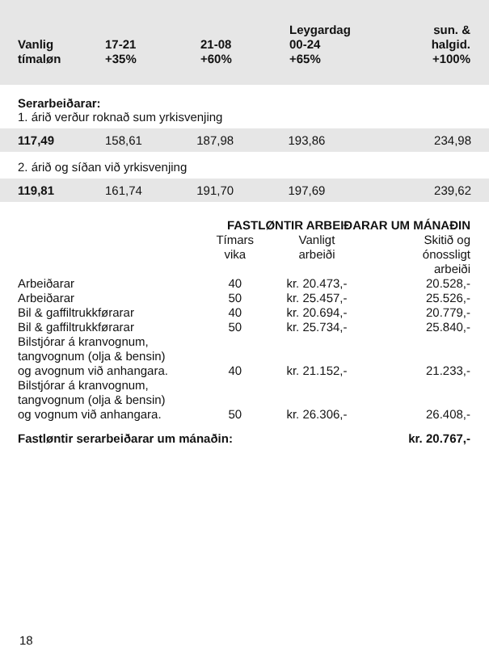| Vanlig tímaløn | 17-21 +35% | 21-08 +60% | Leygardag 00-24 +65% | sun. & halgid. +100% |
| --- | --- | --- | --- | --- |
Serarbeiðarar:
1. árið verður roknað sum yrkisvenjing
117,49 158,61 187,98 193,86 234,98
2. árið og síðan við yrkisvenjing
119,81 161,74 191,70 197,69 239,62
| | FASTLØNTIR ARBEIÐARAR UM MÁNAÐIN | | |
| | Tímars vika | Vanligt arbeiði | Skitið og ónossligt arbeiði |
| Arbeiðarar | 40 | kr. 20.473,- | 20.528,- |
| Arbeiðarar | 50 | kr. 25.457,- | 25.526,- |
| Bil & gaffiltrukkførarar | 40 | kr. 20.694,- | 20.779,- |
| Bil & gaffiltrukkførarar | 50 | kr. 25.734,- | 25.840,- |
| Bilstjórar á kranvognum, tangvognum (olja & bensin) og avognum við anhangara. | 40 | kr. 21.152,- | 21.233,- |
| Bilstjórar á kranvognum, tangvognum (olja & bensin) og vognum við anhangara. | 50 | kr. 26.306,- | 26.408,- |
| Fastløntir serarbeiðarar um mánaðin: | | | kr. 20.767,- |
18